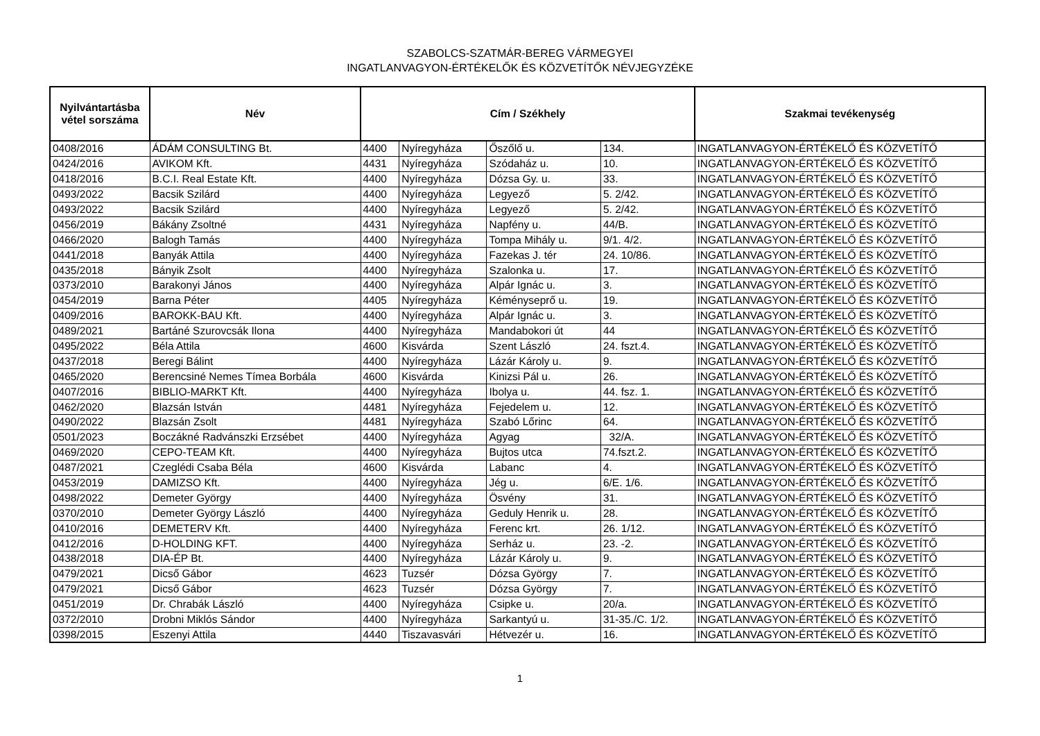SZABOLCS-SZATMÁR-BEREG VÁRMEGYEI
INGATLANVAGYON-ÉRTÉKELŐK ÉS KÖZVETÍTŐK NÉVJEGYZÉKE
| Nyilvántartásba vétel sorszáma | Név | Cím / Székhely | | | | Szakmai tevékenység |
| --- | --- | --- | --- | --- | --- | --- |
| 0408/2016 | ÁDÁM CONSULTING Bt. | 4400 | Nyíregyháza | Őszőlő u. | 134. | INGATLANVAGYON-ÉRTÉKELŐ ÉS KÖZVETÍTŐ |
| 0424/2016 | AVIKOM Kft. | 4431 | Nyíregyháza | Szódaház u. | 10. | INGATLANVAGYON-ÉRTÉKELŐ ÉS KÖZVETÍTŐ |
| 0418/2016 | B.C.I. Real Estate Kft. | 4400 | Nyíregyháza | Dózsa Gy. u. | 33. | INGATLANVAGYON-ÉRTÉKELŐ ÉS KÖZVETÍTŐ |
| 0493/2022 | Bacsik Szilárd | 4400 | Nyíregyháza | Legyező | 5. 2/42. | INGATLANVAGYON-ÉRTÉKELŐ ÉS KÖZVETÍTŐ |
| 0493/2022 | Bacsik Szilárd | 4400 | Nyíregyháza | Legyező | 5. 2/42. | INGATLANVAGYON-ÉRTÉKELŐ ÉS KÖZVETÍTŐ |
| 0456/2019 | Bákány Zsoltné | 4431 | Nyíregyháza | Napfény u. | 44/B. | INGATLANVAGYON-ÉRTÉKELŐ ÉS KÖZVETÍTŐ |
| 0466/2020 | Balogh Tamás | 4400 | Nyíregyháza | Tompa Mihály u. | 9/1. 4/2. | INGATLANVAGYON-ÉRTÉKELŐ ÉS KÖZVETÍTŐ |
| 0441/2018 | Banyák Attila | 4400 | Nyíregyháza | Fazekas J. tér | 24. 10/86. | INGATLANVAGYON-ÉRTÉKELŐ ÉS KÖZVETÍTŐ |
| 0435/2018 | Bányik Zsolt | 4400 | Nyíregyháza | Szalonka u. | 17. | INGATLANVAGYON-ÉRTÉKELŐ ÉS KÖZVETÍTŐ |
| 0373/2010 | Barakonyi János | 4400 | Nyíregyháza | Alpár Ignác u. | 3. | INGATLANVAGYON-ÉRTÉKELŐ ÉS KÖZVETÍTŐ |
| 0454/2019 | Barna Péter | 4405 | Nyíregyháza | Kéményseprő u. | 19. | INGATLANVAGYON-ÉRTÉKELŐ ÉS KÖZVETÍTŐ |
| 0409/2016 | BAROKK-BAU Kft. | 4400 | Nyíregyháza | Alpár Ignác u. | 3. | INGATLANVAGYON-ÉRTÉKELŐ ÉS KÖZVETÍTŐ |
| 0489/2021 | Bartáné Szurovcsák Ilona | 4400 | Nyíregyháza | Mandabokori út | 44 | INGATLANVAGYON-ÉRTÉKELŐ ÉS KÖZVETÍTŐ |
| 0495/2022 | Béla Attila | 4600 | Kisvárda | Szent László | 24. fszt.4. | INGATLANVAGYON-ÉRTÉKELŐ ÉS KÖZVETÍTŐ |
| 0437/2018 | Beregi Bálint | 4400 | Nyíregyháza | Lázár Károly u. | 9. | INGATLANVAGYON-ÉRTÉKELŐ ÉS KÖZVETÍTŐ |
| 0465/2020 | Berencsiné Nemes Tímea Borbála | 4600 | Kisvárda | Kinizsi Pál u. | 26. | INGATLANVAGYON-ÉRTÉKELŐ ÉS KÖZVETÍTŐ |
| 0407/2016 | BIBLIO-MARKT Kft. | 4400 | Nyíregyháza | Ibolya u. | 44. fsz. 1. | INGATLANVAGYON-ÉRTÉKELŐ ÉS KÖZVETÍTŐ |
| 0462/2020 | Blazsán István | 4481 | Nyíregyháza | Fejedelem u. | 12. | INGATLANVAGYON-ÉRTÉKELŐ ÉS KÖZVETÍTŐ |
| 0490/2022 | Blazsán Zsolt | 4481 | Nyíregyháza | Szabó Lőrinc | 64. | INGATLANVAGYON-ÉRTÉKELŐ ÉS KÖZVETÍTŐ |
| 0501/2023 | Boczákné Radvánszki Erzsébet | 4400 | Nyíregyháza | Agyag | 32/A. | INGATLANVAGYON-ÉRTÉKELŐ ÉS KÖZVETÍTŐ |
| 0469/2020 | CEPO-TEAM Kft. | 4400 | Nyíregyháza | Bujtos utca | 74.fszt.2. | INGATLANVAGYON-ÉRTÉKELŐ ÉS KÖZVETÍTŐ |
| 0487/2021 | Czeglédi Csaba Béla | 4600 | Kisvárda | Labanc | 4. | INGATLANVAGYON-ÉRTÉKELŐ ÉS KÖZVETÍTŐ |
| 0453/2019 | DAMIZSO Kft. | 4400 | Nyíregyháza | Jég u. | 6/E. 1/6. | INGATLANVAGYON-ÉRTÉKELŐ ÉS KÖZVETÍTŐ |
| 0498/2022 | Demeter György | 4400 | Nyíregyháza | Ösvény | 31. | INGATLANVAGYON-ÉRTÉKELŐ ÉS KÖZVETÍTŐ |
| 0370/2010 | Demeter György László | 4400 | Nyíregyháza | Geduly Henrik u. | 28. | INGATLANVAGYON-ÉRTÉKELŐ ÉS KÖZVETÍTŐ |
| 0410/2016 | DEMETERV Kft. | 4400 | Nyíregyháza | Ferenc krt. | 26. 1/12. | INGATLANVAGYON-ÉRTÉKELŐ ÉS KÖZVETÍTŐ |
| 0412/2016 | D-HOLDING KFT. | 4400 | Nyíregyháza | Serház u. | 23. -2. | INGATLANVAGYON-ÉRTÉKELŐ ÉS KÖZVETÍTŐ |
| 0438/2018 | DIA-ÉP Bt. | 4400 | Nyíregyháza | Lázár Károly u. | 9. | INGATLANVAGYON-ÉRTÉKELŐ ÉS KÖZVETÍTŐ |
| 0479/2021 | Dicső Gábor | 4623 | Tuzsér | Dózsa György | 7. | INGATLANVAGYON-ÉRTÉKELŐ ÉS KÖZVETÍTŐ |
| 0479/2021 | Dicső Gábor | 4623 | Tuzsér | Dózsa György | 7. | INGATLANVAGYON-ÉRTÉKELŐ ÉS KÖZVETÍTŐ |
| 0451/2019 | Dr. Chrabák László | 4400 | Nyíregyháza | Csipke u. | 20/a. | INGATLANVAGYON-ÉRTÉKELŐ ÉS KÖZVETÍTŐ |
| 0372/2010 | Drobni Miklós Sándor | 4400 | Nyíregyháza | Sarkantyú u. | 31-35./C. 1/2. | INGATLANVAGYON-ÉRTÉKELŐ ÉS KÖZVETÍTŐ |
| 0398/2015 | Eszenyi Attila | 4440 | Tiszavasvári | Hétvezér u. | 16. | INGATLANVAGYON-ÉRTÉKELŐ ÉS KÖZVETÍTŐ |
1